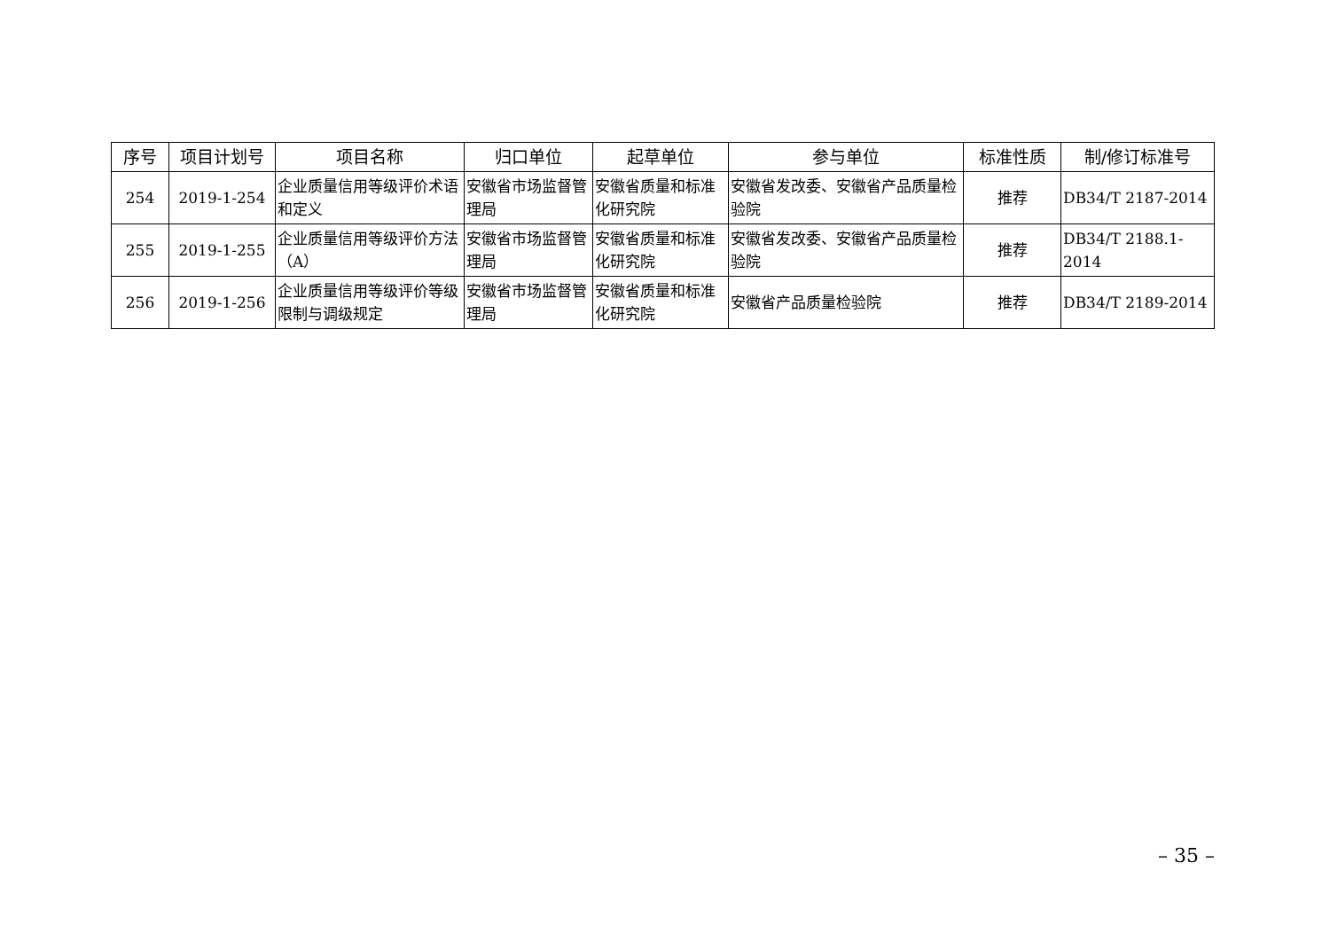| 序号 | 项目计划号 | 项目名称 | 归口单位 | 起草单位 | 参与单位 | 标准性质 | 制/修订标准号 |
| --- | --- | --- | --- | --- | --- | --- | --- |
| 254 | 2019-1-254 | 企业质量信用等级评价术语和定义 | 安徽省市场监督管理局 | 安徽省质量和标准化研究院 | 安徽省发改委、安徽省产品质量检验院 | 推荐 | DB34/T 2187-2014 |
| 255 | 2019-1-255 | 企业质量信用等级评价方法（A） | 安徽省市场监督管理局 | 安徽省质量和标准化研究院 | 安徽省发改委、安徽省产品质量检验院 | 推荐 | DB34/T 2188.1-2014 |
| 256 | 2019-1-256 | 企业质量信用等级评价等级限制与调级规定 | 安徽省市场监督管理局 | 安徽省质量和标准化研究院 | 安徽省产品质量检验院 | 推荐 | DB34/T 2189-2014 |
– 35 –